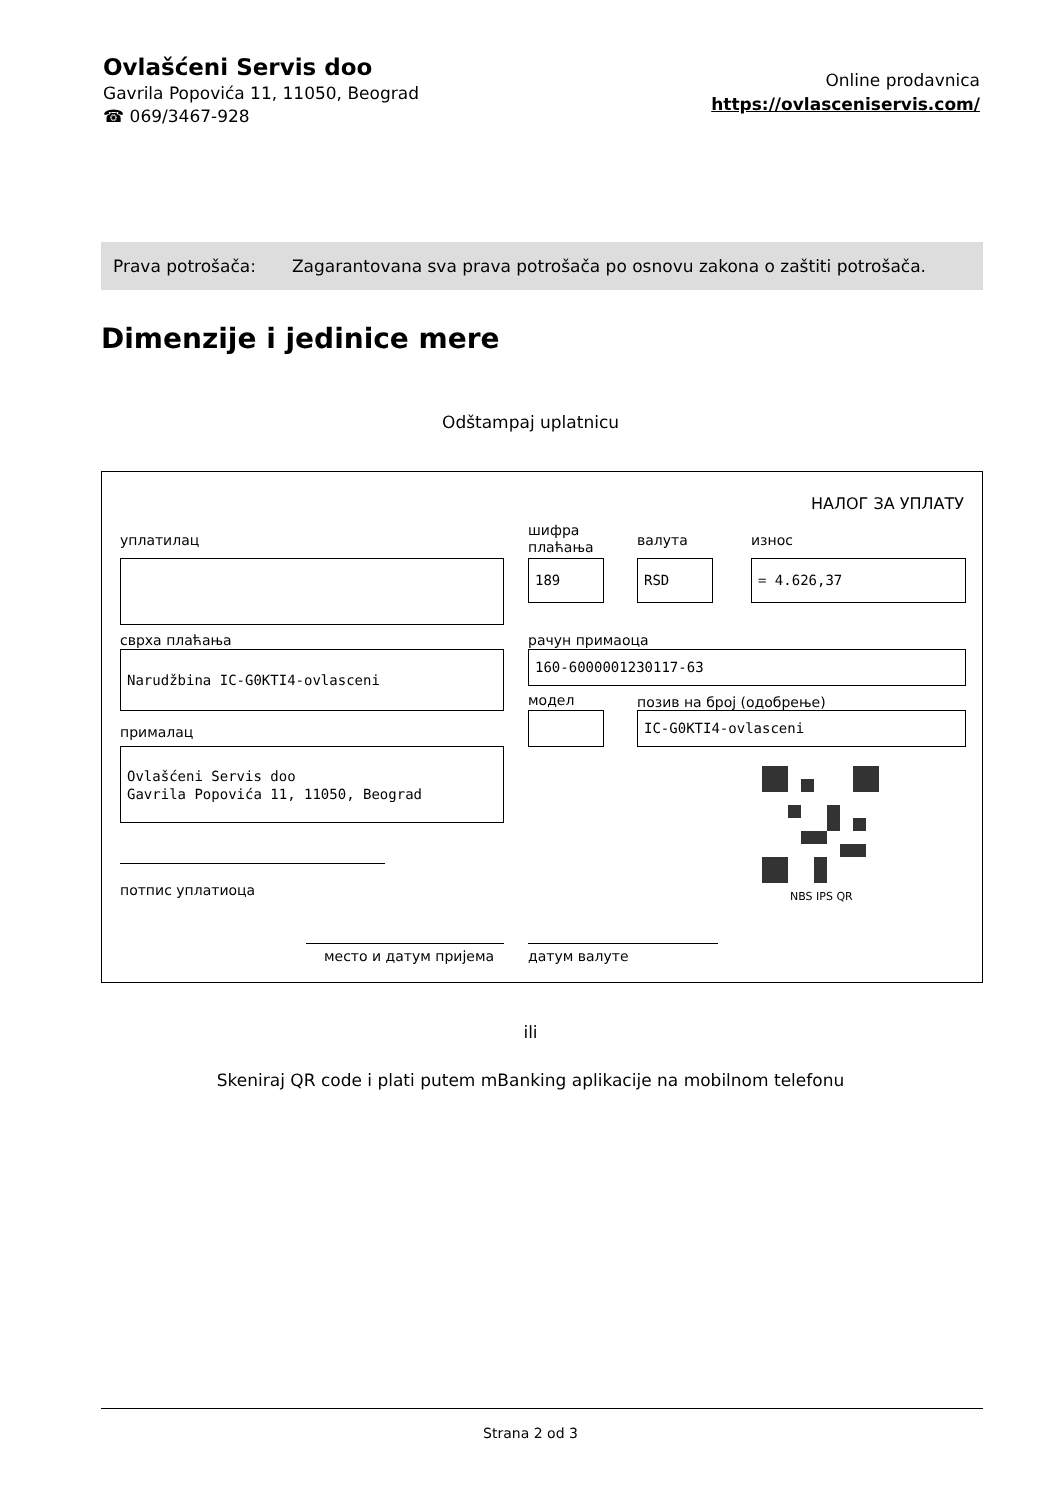Ovlašćeni Servis doo
Gavrila Popovića 11, 11050, Beograd
☎ 069/3467-928
Online prodavnica
https://ovlasceniservis.com/
Prava potrošača: Zagarantovana sva prava potrošača po osnovu zakona o zaštiti potrošača.
Dimenzije i jedinice mere
Odštampaj uplatnicu
НАЛОГ ЗА УПЛАТУ
уплатилац
шифра
плаћања
валута износ
189 RSD = 4.626,37
сврха плаћања рачун примаоца
Narudžbina IC-G0KTI4-ovlasceni 160-6000001230117-63
модел позив на број (одобрење)
IC-G0KTI4-ovlasceni
прималац
Ovlašćeni Servis doo
Gavrila Popovića 11, 11050, Beograd
NBS IPS QR
потпис уплатиоца
место и датум пријема датум валуте
ili
Skeniraj QR code i plati putem mBanking aplikacije na mobilnom telefonu
Strana 2 od 3